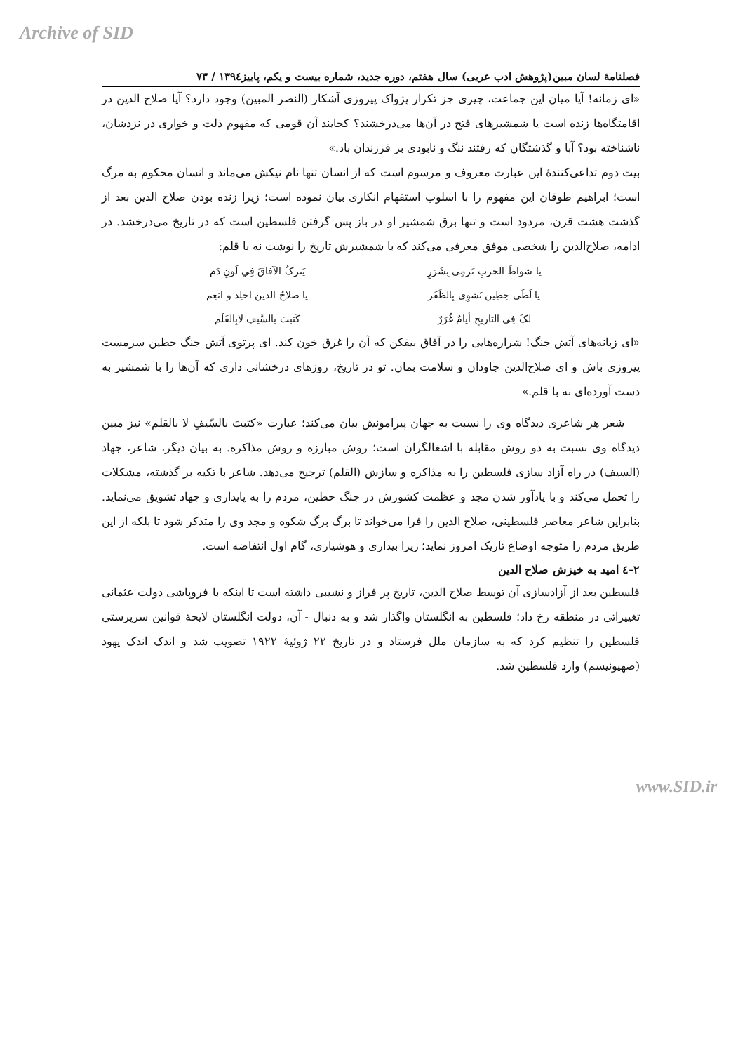Archive of SID
فصلنامۀ لسان مبین(پژوهش ادب عربی) سال هفتم، دوره جدید، شماره بیست و یکم، پاییز۱۳۹٤ / ۷۳
«ای زمانه! آیا میان این جماعت، چیزی جز تکرار پژواک پیروزی آشکار (النصر المبین) وجود دارد؟ آیا صلاح الدین در اقامتگاه‌ها زنده است یا شمشیرهای فتح در آن‌ها می‌درخشند؟ کجایند آن قومی که مفهوم ذلت و خواری در نزدشان، ناشناخته بود؟ آبا و گذشتگان که رفتند ننگ و نابودی بر فرزندان باد.»
بیت دوم تداعی‌کنندۀ این عبارت معروف و مرسوم است که از انسان تنها نام نیکش می‌ماند و انسان محکوم به مرگ است؛ ابراهیم طوقان این مفهوم را با اسلوب استفهام انکاری بیان نموده است؛ زیرا زنده بودن صلاح الدین بعد از گذشت هشت قرن، مردود است و تنها برق شمشیر او در باز پس گرفتن فلسطین است که در تاریخ می‌درخشد. در ادامه، صلاح‌الدین را شخصی موفق معرفی می‌کند که با شمشیرش تاریخ را نوشت نه با قلم:
یا شواظَ الحربِ تَرمِی بِشَرَرٍ
یَترکُ الآفاقَ فِي لَونِ دَم
یا لَظَی حِطِین نَشوِی بِالظَفَر
یا صلاحُ الدین اخلِد و انعِم
لکَ فِی التاریخِ أیامٌ غُرَرٌ
کَتبتَ بالسَّیفِ لابِالقَلَم
«ای زبانه‌های آتش جنگ! شراره‌هایی را در آفاق بیفکن که آن را غرق خون کند. ای پرتوی آتش جنگ حطین سرمست پیروزی باش و ای صلاح‌الدین جاودان و سلامت بمان. تو در تاریخ، روزهای درخشانی داری که آن‌ها را با شمشیر به دست آورده‌ای نه با قلم.»
شعر هر شاعری دیدگاه وی را نسبت به جهان پیرامونش بیان می‌کند؛ عبارت «کتبتَ بالسّیفِ لا بالقلم» نیز مبین دیدگاه وی نسبت به دو روش مقابله با اشغالگران است؛ روش مبارزه و روش مذاکره. به بیان دیگر، شاعر، جهاد (السیف) در راه آزاد سازی فلسطین را به مذاکره و سازش (القلم) ترجیح می‌دهد. شاعر با تکیه بر گذشته، مشکلات را تحمل می‌کند و با یادآور شدن مجد و عظمت کشورش در جنگ حطین، مردم را به پایداری و جهاد تشویق می‌نماید. بنابراین شاعر معاصر فلسطینی، صلاح الدین را فرا می‌خواند تا برگ برگ شکوه و مجد وی را متذکر شود تا بلکه از این طریق مردم را متوجه اوضاع تاریک امروز نماید؛ زیرا بیداری و هوشیاری، گام اول انتفاضه است.
٢-٤ امید به خیزش صلاح الدین
فلسطین بعد از آزادسازی آن توسط صلاح الدین، تاریخ پر فراز و نشیبی داشته است تا اینکه با فروپاشی دولت عثمانی تغییراتی در منطقه رخ داد؛ فلسطین به انگلستان واگذار شد و به دنبال - آن، دولت انگلستان لایحۀ قوانین سرپرستی فلسطین را تنظیم کرد که به سازمان ملل فرستاد و در تاریخ ۲۲ ژوئیۀ ۱۹۲۲ تصویب شد و اندک اندک یهود (صهیونیسم) وارد فلسطین شد.
www.SID.ir